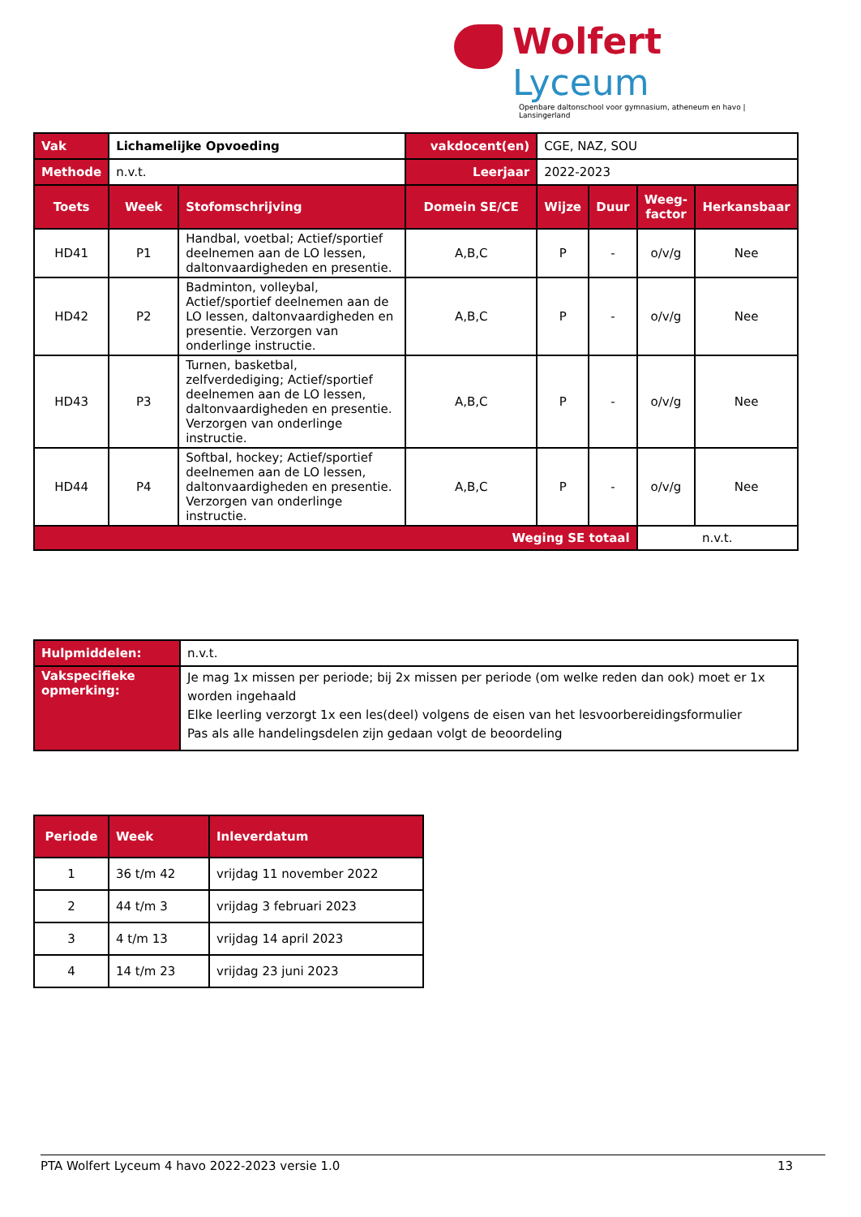Wolfert Lyceum
Openbare daltonschool voor gymnasium, atheneum en havo | Lansingerland
| Vak | Lichamelijke Opvoeding | | vakdocent(en) | CGE, NAZ, SOU | | | |
| Methode | n.v.t. | | Leerjaar | 2022-2023 | | | |
| Toets | Week | Stofomschrijving | Domein SE/CE | Wijze | Duur | Weeg- factor | Herkansbaar |
| HD41 | P1 | Handbal, voetbal; Actief/sportief deelnemen aan de LO lessen, daltonvaardigheden en presentie. | A,B,C | P | - | o/v/g | Nee |
| HD42 | P2 | Badminton, volleybal, Actief/sportief deelnemen aan de LO lessen, daltonvaardigheden en presentie. Verzorgen van onderlinge instructie. | A,B,C | P | - | o/v/g | Nee |
| HD43 | P3 | Turnen, basketbal, zelfverdediging; Actief/sportief deelnemen aan de LO lessen, daltonvaardigheden en presentie. Verzorgen van onderlinge instructie. | A,B,C | P | - | o/v/g | Nee |
| HD44 | P4 | Softbal, hockey; Actief/sportief deelnemen aan de LO lessen, daltonvaardigheden en presentie. Verzorgen van onderlinge instructie. | A,B,C | P | - | o/v/g | Nee |
| Weging SE totaal | | | | | | n.v.t. | |
| Hulpmiddelen: | n.v.t. |
| Vakspecifieke opmerking: | Je mag 1x missen per periode; bij 2x missen per periode (om welke reden dan ook) moet er 1x worden ingehaald Elke leerling verzorgt 1x een les(deel) volgens de eisen van het lesvoorbereidingsformulier Pas als alle handelingsdelen zijn gedaan volgt de beoordeling |
| Periode | Week | Inleverdatum |
| --- | --- | --- |
| 1 | 36 t/m 42 | vrijdag 11 november 2022 |
| 2 | 44 t/m 3 | vrijdag 3 februari 2023 |
| 3 | 4 t/m 13 | vrijdag 14 april 2023 |
| 4 | 14 t/m 23 | vrijdag 23 juni 2023 |
PTA Wolfert Lyceum 4 havo 2022-2023 versie 1.0 13